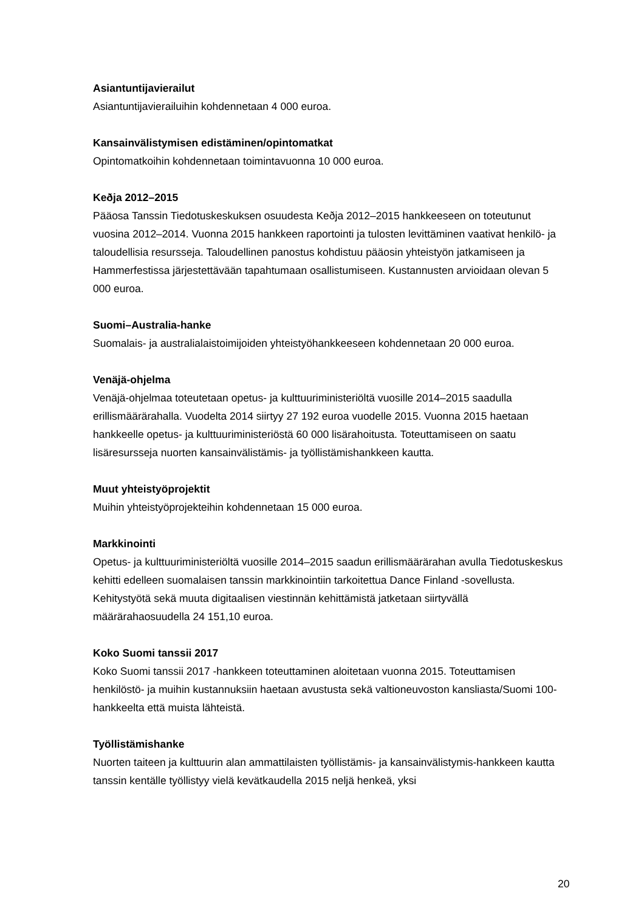Asiantuntijavierailut
Asiantuntijavierailuihin kohdennetaan 4 000 euroa.
Kansainvälistymisen edistäminen/opintomatkat
Opintomatkoihin kohdennetaan toimintavuonna 10 000 euroa.
Keðja 2012–2015
Pääosa Tanssin Tiedotuskeskuksen osuudesta Keðja 2012–2015 hankkeeseen on toteutunut vuosina 2012–2014. Vuonna 2015 hankkeen raportointi ja tulosten levittäminen vaativat henkilö- ja taloudellisia resursseja. Taloudellinen panostus kohdistuu pääosin yhteistyön jatkamiseen ja Hammerfestissa järjestettävään tapahtumaan osallistumiseen. Kustannusten arvioidaan olevan 5 000 euroa.
Suomi–Australia-hanke
Suomalais- ja australialaistoimijoiden yhteistyöhankkeeseen kohdennetaan 20 000 euroa.
Venäjä-ohjelma
Venäjä-ohjelmaa toteutetaan opetus- ja kulttuuriministeriöltä vuosille 2014–2015 saadulla erillismäärärahalla. Vuodelta 2014 siirtyy 27 192 euroa vuodelle 2015. Vuonna 2015 haetaan hankkeelle opetus- ja kulttuuriministeriöstä 60 000 lisärahoitusta. Toteuttamiseen on saatu lisäresursseja nuorten kansainvälistämis- ja työllistämishankkeen kautta.
Muut yhteistyöprojektit
Muihin yhteistyöprojekteihin kohdennetaan 15 000 euroa.
Markkinointi
Opetus- ja kulttuuriministeriöltä vuosille 2014–2015 saadun erillismäärärahan avulla Tiedotuskeskus kehitti edelleen suomalaisen tanssin markkinointiin tarkoitettua Dance Finland -sovellusta. Kehitystyötä sekä muuta digitaalisen viestinnän kehittämistä jatketaan siirtyvällä määrärahaosuudella 24 151,10 euroa.
Koko Suomi tanssii 2017
Koko Suomi tanssii 2017 -hankkeen toteuttaminen aloitetaan vuonna 2015. Toteuttamisen henkilöstö- ja muihin kustannuksiin haetaan avustusta sekä valtioneuvoston kansliasta/Suomi 100-hankkeelta että muista lähteistä.
Työllistämishanke
Nuorten taiteen ja kulttuurin alan ammattilaisten työllistämis- ja kansainvälistymis-hankkeen kautta tanssin kentälle työllistyy vielä kevätkaudella 2015 neljä henkeä, yksi
20